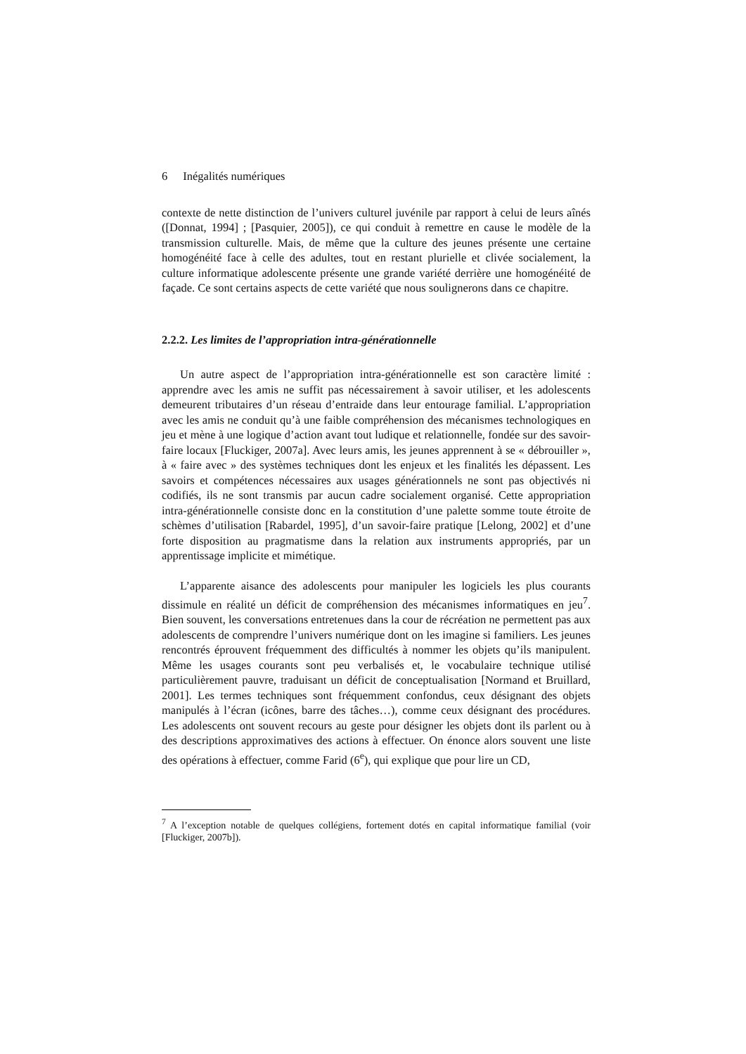6 Inégalités numériques
contexte de nette distinction de l’univers culturel juvénile par rapport à celui de leurs aînés ([Donnat, 1994] ; [Pasquier, 2005]), ce qui conduit à remettre en cause le modèle de la transmission culturelle. Mais, de même que la culture des jeunes présente une certaine homogénéité face à celle des adultes, tout en restant plurielle et clivée socialement, la culture informatique adolescente présente une grande variété derrière une homogénéité de façade. Ce sont certains aspects de cette variété que nous soulignerons dans ce chapitre.
2.2.2. Les limites de l’appropriation intra-générationnelle
Un autre aspect de l’appropriation intra-générationnelle est son caractère limité : apprendre avec les amis ne suffit pas nécessairement à savoir utiliser, et les adolescents demeurent tributaires d’un réseau d’entraide dans leur entourage familial. L’appropriation avec les amis ne conduit qu’à une faible compréhension des mécanismes technologiques en jeu et mène à une logique d’action avant tout ludique et relationnelle, fondée sur des savoir-faire locaux [Fluckiger, 2007a]. Avec leurs amis, les jeunes apprennent à se « débrouiller », à « faire avec » des systèmes techniques dont les enjeux et les finalités les dépassent. Les savoirs et compétences nécessaires aux usages générationnels ne sont pas objectivés ni codifiés, ils ne sont transmis par aucun cadre socialement organisé. Cette appropriation intra-générationnelle consiste donc en la constitution d’une palette somme toute étroite de schèmes d’utilisation [Rabardel, 1995], d’un savoir-faire pratique [Lelong, 2002] et d’une forte disposition au pragmatisme dans la relation aux instruments appropriés, par un apprentissage implicite et mimétique.
L’apparente aisance des adolescents pour manipuler les logiciels les plus courants dissimule en réalité un déficit de compréhension des mécanismes informatiques en jeu<sup>7</sup>. Bien souvent, les conversations entretenues dans la cour de récréation ne permettent pas aux adolescents de comprendre l’univers numérique dont on les imagine si familiers. Les jeunes rencontrés éprouvent fréquemment des difficultés à nommer les objets qu’ils manipulent. Même les usages courants sont peu verbalisés et, le vocabulaire technique utilisé particulièrement pauvre, traduisant un déficit de conceptualisation [Normand et Bruillard, 2001]. Les termes techniques sont fréquemment confondus, ceux désignant des objets manipulés à l’écran (icônes, barre des tâches…), comme ceux désignant des procédures. Les adolescents ont souvent recours au geste pour désigner les objets dont ils parlent ou à des descriptions approximatives des actions à effectuer. On énonce alors souvent une liste des opérations à effectuer, comme Farid (6<sup>e</sup>), qui explique que pour lire un CD,
<sup>7</sup> A l’exception notable de quelques collégiens, fortement dotés en capital informatique familial (voir [Fluckiger, 2007b]).